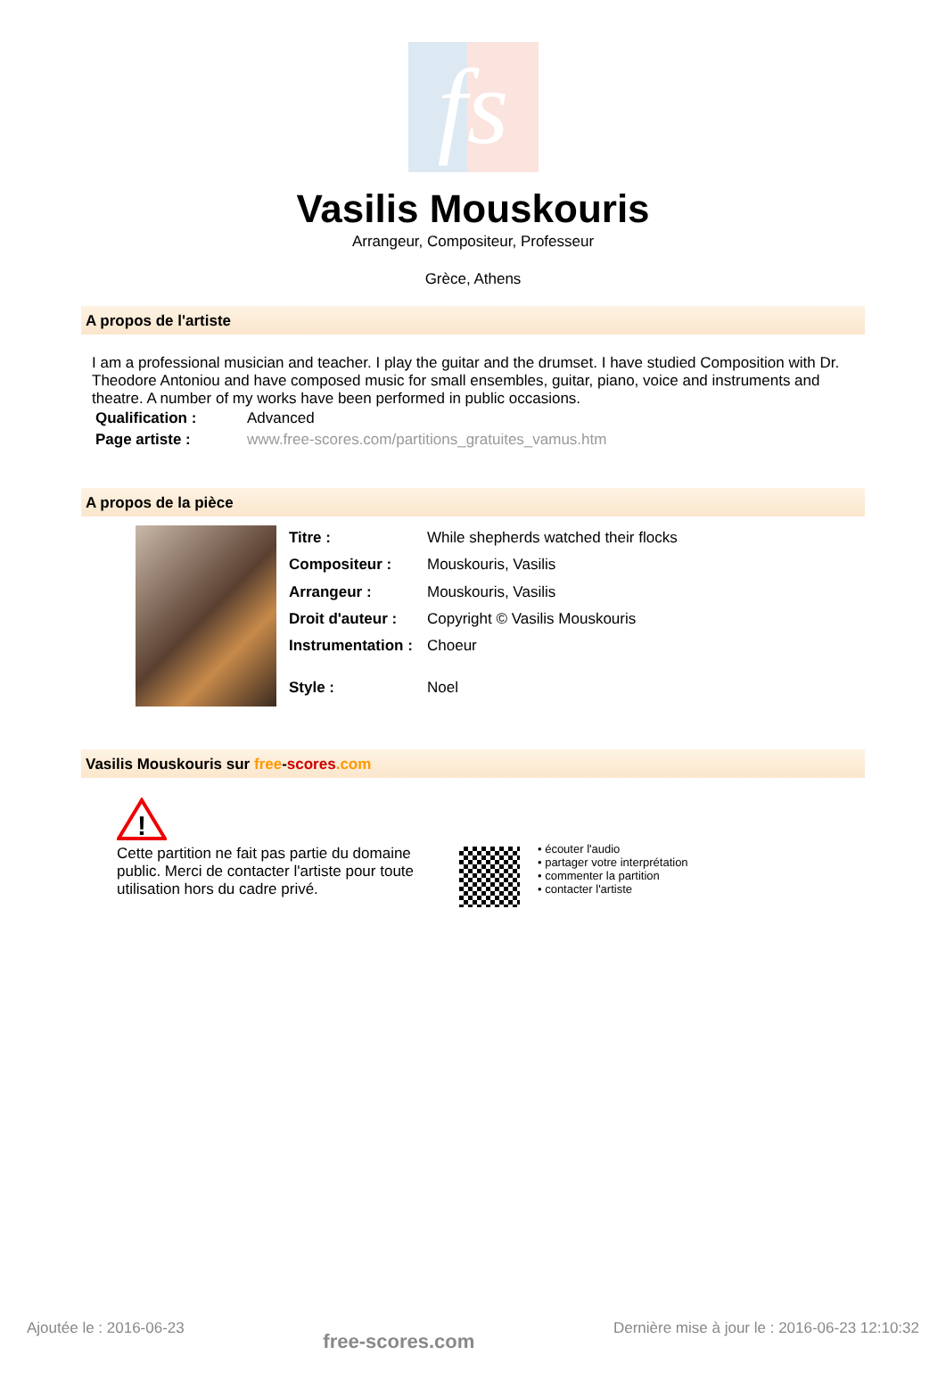fs
Vasilis Mouskouris
Arrangeur, Compositeur, Professeur
Grèce, Athens
A propos de l'artiste
I am a professional musician and teacher. I play the guitar and the drumset. I have studied Composition with Dr. Theodore Antoniou and have composed music for small ensembles, guitar, piano, voice and instruments and theatre. A number of my works have been performed in public occasions.
| Qualification : | Advanced |
| Page artiste : | www.free-scores.com/partitions_gratuites_vamus.htm |
A propos de la pièce
| Titre : | While shepherds watched their flocks |
| Compositeur : | Mouskouris, Vasilis |
| Arrangeur : | Mouskouris, Vasilis |
| Droit d'auteur : | Copyright © Vasilis Mouskouris |
| Instrumentation : | Choeur |
| Style : | Noel |
Vasilis Mouskouris sur free-scores.com
!
Cette partition ne fait pas partie du domaine public. Merci de contacter l'artiste pour toute utilisation hors du cadre privé.
• écouter l'audio
• partager votre interprétation
• commenter la partition
• contacter l'artiste
Ajoutée le : 2016-06-23 free-scores.com Dernière mise à jour le : 2016-06-23 12:10:32